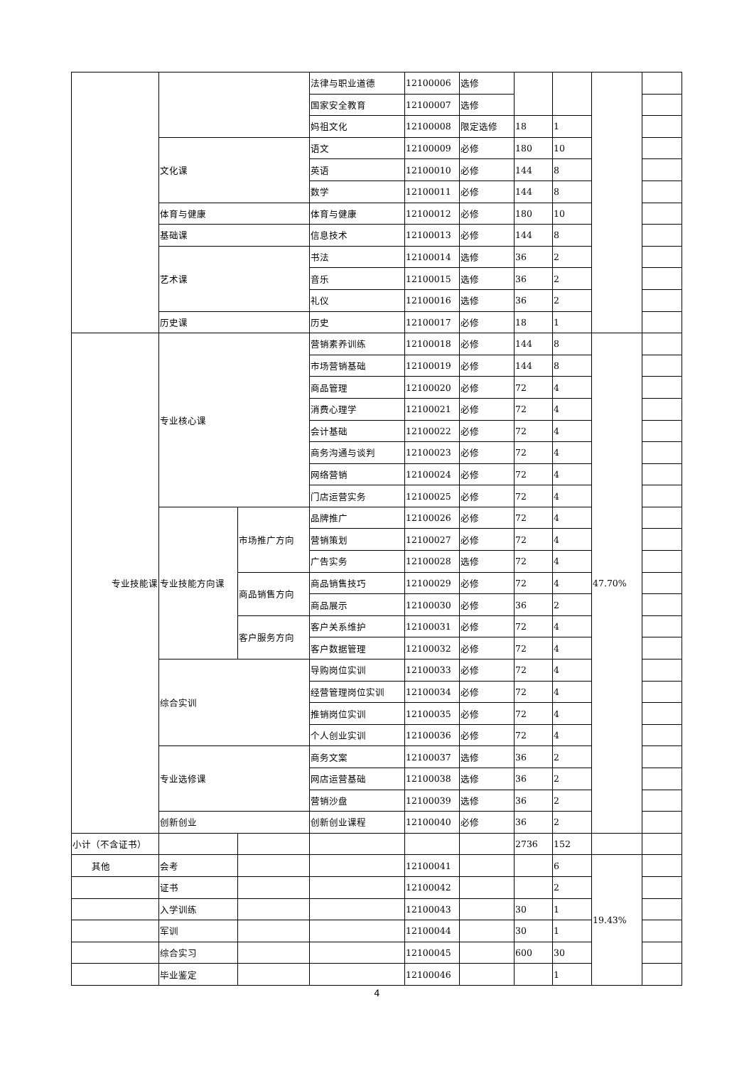| | | | 法律与职业道德 | 12100006 | 选修 | | | | |
| | | | 国家安全教育 | 12100007 | 选修 | | | | |
| | | | 妈祖文化 | 12100008 | 限定选修 | 18 | 1 | | |
| | 文化课 | | 语文 | 12100009 | 必修 | 180 | 10 | | |
| | | | 英语 | 12100010 | 必修 | 144 | 8 | | |
| | | | 数学 | 12100011 | 必修 | 144 | 8 | | |
| | 体育与健康 | | 体育与健康 | 12100012 | 必修 | 180 | 10 | | |
| | 基础课 | | 信息技术 | 12100013 | 必修 | 144 | 8 | | |
| | 艺术课 | | 书法 | 12100014 | 选修 | 36 | 2 | | |
| | | | 音乐 | 12100015 | 选修 | 36 | 2 | | |
| | | | 礼仪 | 12100016 | 选修 | 36 | 2 | | |
| | 历史课 | | 历史 | 12100017 | 必修 | 18 | 1 | | |
| 专业技能课 | 专业核心课 | | 营销素养训练 | 12100018 | 必修 | 144 | 8 | 47.70% | |
| | | | 市场营销基础 | 12100019 | 必修 | 144 | 8 | | |
| | | | 商品管理 | 12100020 | 必修 | 72 | 4 | | |
| | | | 消费心理学 | 12100021 | 必修 | 72 | 4 | | |
| | | | 会计基础 | 12100022 | 必修 | 72 | 4 | | |
| | | | 商务沟通与谈判 | 12100023 | 必修 | 72 | 4 | | |
| | | | 网络营销 | 12100024 | 必修 | 72 | 4 | | |
| | | | 门店运营实务 | 12100025 | 必修 | 72 | 4 | | |
| | 专业技能方向课 | 市场推广方向 | 品牌推广 | 12100026 | 必修 | 72 | 4 | | |
| | | | 营销策划 | 12100027 | 必修 | 72 | 4 | | |
| | | | 广告实务 | 12100028 | 选修 | 72 | 4 | | |
| | | 商品销售方向 | 商品销售技巧 | 12100029 | 必修 | 72 | 4 | | |
| | | | 商品展示 | 12100030 | 必修 | 36 | 2 | | |
| | | 客户服务方向 | 客户关系维护 | 12100031 | 必修 | 72 | 4 | | |
| | | | 客户数据管理 | 12100032 | 必修 | 72 | 4 | | |
| | 综合实训 | | 导购岗位实训 | 12100033 | 必修 | 72 | 4 | | |
| | | | 经营管理岗位实训 | 12100034 | 必修 | 72 | 4 | | |
| | | | 推销岗位实训 | 12100035 | 必修 | 72 | 4 | | |
| | | | 个人创业实训 | 12100036 | 必修 | 72 | 4 | | |
| | 专业选修课 | | 商务文案 | 12100037 | 选修 | 36 | 2 | | |
| | | | 网店运营基础 | 12100038 | 选修 | 36 | 2 | | |
| | | | 营销沙盘 | 12100039 | 选修 | 36 | 2 | | |
| | 创新创业 | | 创新创业课程 | 12100040 | 必修 | 36 | 2 | | |
| 小计（不含证书） | | | | | | 2736 | 152 | | |
| 其他 | 会考 | | | 12100041 | | | 6 | 19.43% | |
| | 证书 | | | 12100042 | | | 2 | | |
| | 入学训练 | | | 12100043 | | 30 | 1 | | |
| | 军训 | | | 12100044 | | 30 | 1 | | |
| | 综合实习 | | | 12100045 | | 600 | 30 | | |
| | 毕业鉴定 | | | 12100046 | | | 1 | | |
4